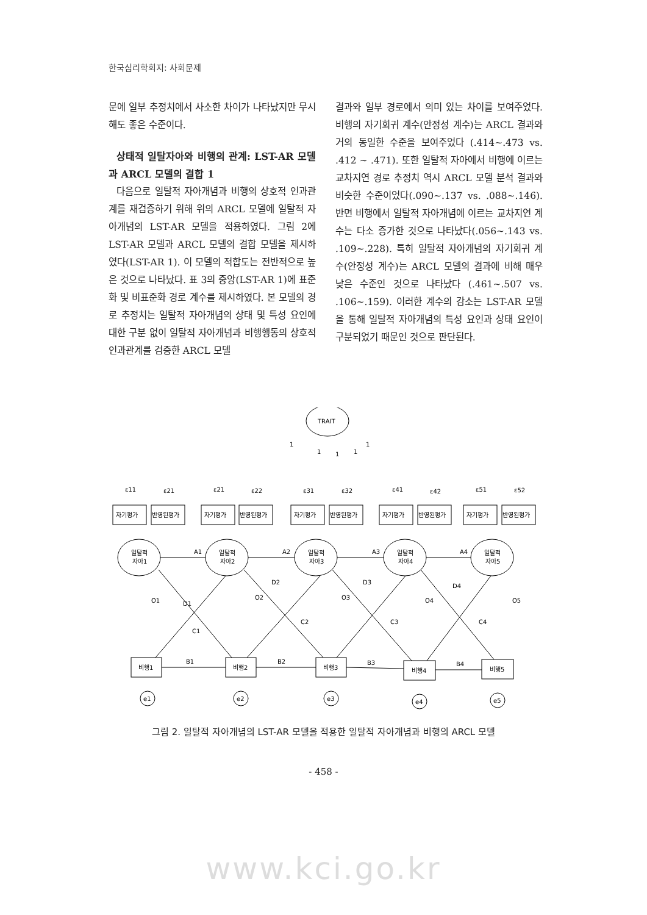한국심리학회지: 사회문제
문에 일부 추정치에서 사소한 차이가 나타났지만 무시해도 좋은 수준이다.
상태적 일탈자아와 비행의 관계: LST-AR 모델과 ARCL 모델의 결합 1
다음으로 일탈적 자아개념과 비행의 상호적 인과관계를 재검증하기 위해 위의 ARCL 모델에 일탈적 자아개념의 LST-AR 모델을 적용하였다. 그림 2에 LST-AR 모델과 ARCL 모델의 결합 모델을 제시하였다(LST-AR 1). 이 모델의 적합도는 전반적으로 높은 것으로 나타났다. 표 3의 중앙(LST-AR 1)에 표준화 및 비표준화 경로 계수를 제시하였다. 본 모델의 경로 추정치는 일탈적 자아개념의 상태 및 특성 요인에 대한 구분 없이 일탈적 자아개념과 비행행동의 상호적 인과관계를 검증한 ARCL 모델
결과와 일부 경로에서 의미 있는 차이를 보여주었다. 비행의 자기회귀 계수(안정성 계수)는 ARCL 결과와 거의 동일한 수준을 보여주었다 (.414~.473 vs. .412 ~ .471). 또한 일탈적 자아에서 비행에 이르는 교차지연 경로 추정치 역시 ARCL 모델 분석 결과와 비슷한 수준이었다(.090~.137 vs. .088~.146). 반면 비행에서 일탈적 자아개념에 이르는 교차지연 계수는 다소 증가한 것으로 나타났다(.056~.143 vs. .109~.228). 특히 일탈적 자아개념의 자기회귀 계수(안정성 계수)는 ARCL 모델의 결과에 비해 매우 낮은 수준인 것으로 나타났다 (.461~.507 vs. .106~.159). 이러한 계수의 감소는 LST-AR 모델을 통해 일탈적 자아개념의 특성 요인과 상태 요인이 구분되었기 때문인 것으로 판단된다.
TRAIT
1
1
1
1
1
자기평가
반영된평가
자기평가
반영된평가
자기평가
반영된평가
자기평가
반영된평가
자기평가
반영된평가
ε11
ε21
ε21
ε22
ε31
ε32
ε41
ε42
ε51
ε52
일탈적
자아1
일탈적
자아2
일탈적
자아3
일탈적
자아4
일탈적
자아5
A1
A2
A3
A4
O1
O2
O3
O4
O5
D1
D2
D3
D4
C1
C2
C3
C4
비행1
비행2
비행3
비행4
비행5
B1
B2
B3
B4
e1
e2
e3
e4
e5
그림 2. 일탈적 자아개념의 LST-AR 모델을 적용한 일탈적 자아개념과 비행의 ARCL 모델
- 458 -
www.kci.go.kr